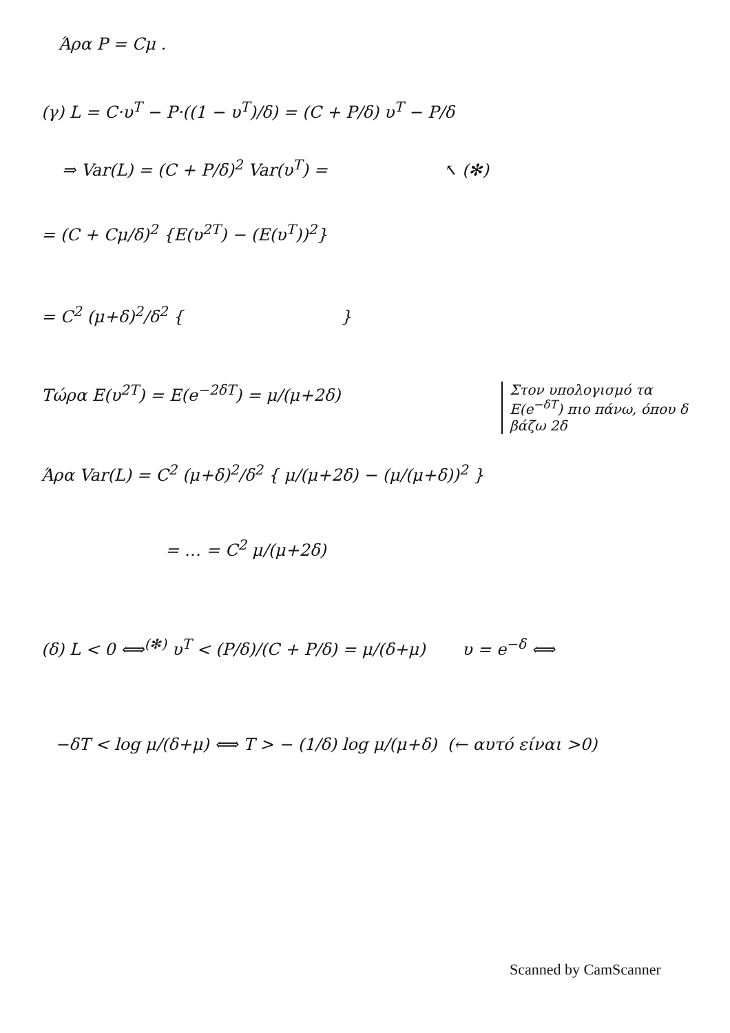Άρα P = Cμ .
(γ) L = C·υ<sup>T</sup> − P·((1 − υ<sup>T</sup>)/δ) = (C + P/δ) υ<sup>T</sup> − P/δ
⇒ Var(L) = (C + P/δ)<sup>2</sup> Var(υ<sup>T</sup>) = ↖ (✻)
= (C + Cμ/δ)<sup>2</sup> {E(υ<sup>2T</sup>) − (E(υ<sup>T</sup>))<sup>2</sup>}
= C<sup>2</sup> (μ+δ)<sup>2</sup>/δ<sup>2</sup> { }
Τώρα E(υ<sup>2T</sup>) = E(e<sup>−2δT</sup>) = μ/(μ+2δ)
Στον υπολογισμό τα E(e<sup>−δT</sup>) πιο πάνω, όπου δ βάζω 2δ
Άρα Var(L) = C<sup>2</sup> (μ+δ)<sup>2</sup>/δ<sup>2</sup> { μ/(μ+2δ) − (μ/(μ+δ))<sup>2</sup> }
= … = C<sup>2</sup> μ/(μ+2δ)
(δ) L < 0 ⟺<sup>(✻)</sup> υ<sup>T</sup> < (P/δ)/(C + P/δ) = μ/(δ+μ) υ = e<sup>−δ</sup> ⟺
−δT < log μ/(δ+μ) ⟺ T > − (1/δ) log μ/(μ+δ) (← αυτό είναι >0)
Scanned by CamScanner